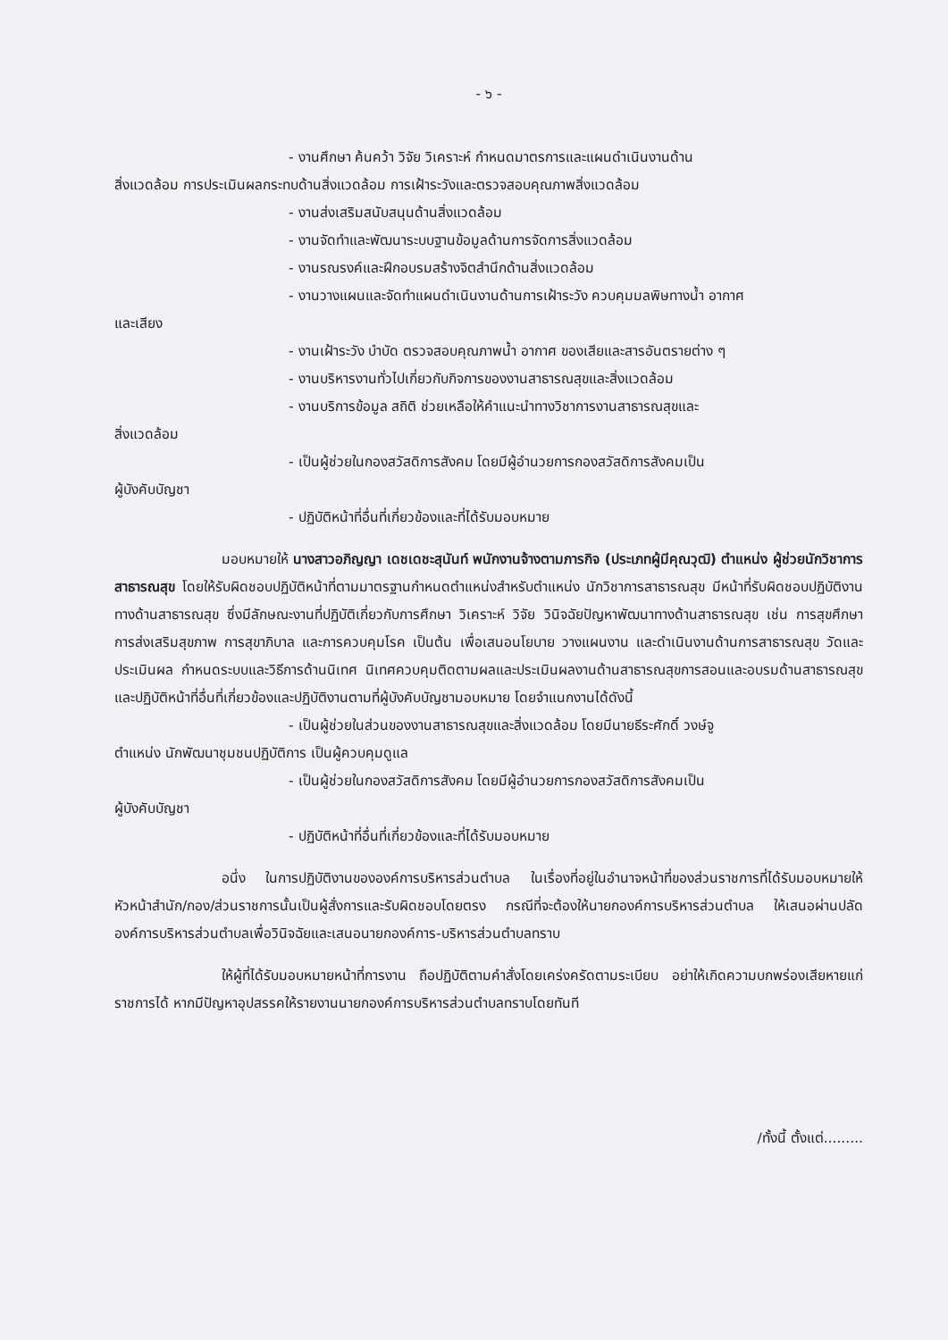- ๖ -
- งานศึกษา ค้นคว้า วิจัย วิเคราะห์ กำหนดมาตรการและแผนดำเนินงานด้าน
สิ่งแวดล้อม การประเมินผลกระทบด้านสิ่งแวดล้อม การเฝ้าระวังและตรวจสอบคุณภาพสิ่งแวดล้อม
- งานส่งเสริมสนับสนุนด้านสิ่งแวดล้อม
- งานจัดทำและพัฒนาระบบฐานข้อมูลด้านการจัดการสิ่งแวดล้อม
- งานรณรงค์และฝึกอบรมสร้างจิตสำนึกด้านสิ่งแวดล้อม
- งานวางแผนและจัดทำแผนดำเนินงานด้านการเฝ้าระวัง ควบคุมมลพิษทางน้ำ อากาศ
และเสียง
- งานเฝ้าระวัง บำบัด ตรวจสอบคุณภาพน้ำ อากาศ ของเสียและสารอันตรายต่าง ๆ
- งานบริหารงานทั่วไปเกี่ยวกับกิจการของงานสาธารณสุขและสิ่งแวดล้อม
- งานบริการข้อมูล สถิติ ช่วยเหลือให้คำแนะนำทางวิชาการงานสาธารณสุขและ
สิ่งแวดล้อม
- เป็นผู้ช่วยในกองสวัสดิการสังคม โดยมีผู้อำนวยการกองสวัสดิการสังคมเป็น
ผู้บังคับบัญชา
- ปฏิบัติหน้าที่อื่นที่เกี่ยวข้องและที่ได้รับมอบหมาย
มอบหมายให้ นางสาวอภิญญา เดชเดชะสุนันท์ พนักงานจ้างตามภารกิจ (ประเภทผู้มีคุณวุฒิ) ตำแหน่ง ผู้ช่วยนักวิชาการสาธารณสุข โดยให้รับผิดชอบปฏิบัติหน้าที่ตามมาตรฐานกำหนดตำแหน่งสำหรับตำแหน่ง นักวิชาการสาธารณสุข มีหน้าที่รับผิดชอบปฏิบัติงานทางด้านสาธารณสุข ซึ่งมีลักษณะงานที่ปฏิบัติเกี่ยวกับการศึกษา วิเคราะห์ วิจัย วินิจฉัยปัญหาพัฒนาทางด้านสาธารณสุข เช่น การสุขศึกษา การส่งเสริมสุขภาพ การสุขาภิบาล และการควบคุมโรค เป็นต้น เพื่อเสนอนโยบาย วางแผนงาน และดำเนินงานด้านการสาธารณสุข วัดและประเมินผล กำหนดระบบและวิธีการด้านนิเทศ นิเทศควบคุมติดตามผลและประเมินผลงานด้านสาธารณสุขการสอนและอบรมด้านสาธารณสุข และปฏิบัติหน้าที่อื่นที่เกี่ยวข้องและปฏิบัติงานตามที่ผู้บังคับบัญชามอบหมาย โดยจำแนกงานได้ดังนี้
- เป็นผู้ช่วยในส่วนของงานสาธารณสุขและสิ่งแวดล้อม โดยมีนายธีระศักดิ์ วงษ์จู
ตำแหน่ง นักพัฒนาชุมชนปฏิบัติการ เป็นผู้ควบคุมดูแล
- เป็นผู้ช่วยในกองสวัสดิการสังคม โดยมีผู้อำนวยการกองสวัสดิการสังคมเป็น
ผู้บังคับบัญชา
- ปฏิบัติหน้าที่อื่นที่เกี่ยวข้องและที่ได้รับมอบหมาย
อนึ่ง ในการปฏิบัติงานขององค์การบริหารส่วนตำบล ในเรื่องที่อยู่ในอำนาจหน้าที่ของส่วนราชการที่ได้รับมอบหมายให้หัวหน้าสำนัก/กอง/ส่วนราชการนั้นเป็นผู้สั่งการและรับผิดชอบโดยตรง กรณีที่จะต้องให้นายกองค์การบริหารส่วนตำบล ให้เสนอผ่านปลัดองค์การบริหารส่วนตำบลเพื่อวินิจฉัยและเสนอนายกองค์การ-บริหารส่วนตำบลทราบ
ให้ผู้ที่ได้รับมอบหมายหน้าที่การงาน ถือปฏิบัติตามคำสั่งโดยเคร่งครัดตามระเบียบ อย่าให้เกิดความบกพร่องเสียหายแก่ราชการได้ หากมีปัญหาอุปสรรคให้รายงานนายกองค์การบริหารส่วนตำบลทราบโดยทันที
/ทั้งนี้ ตั้งแต่.........